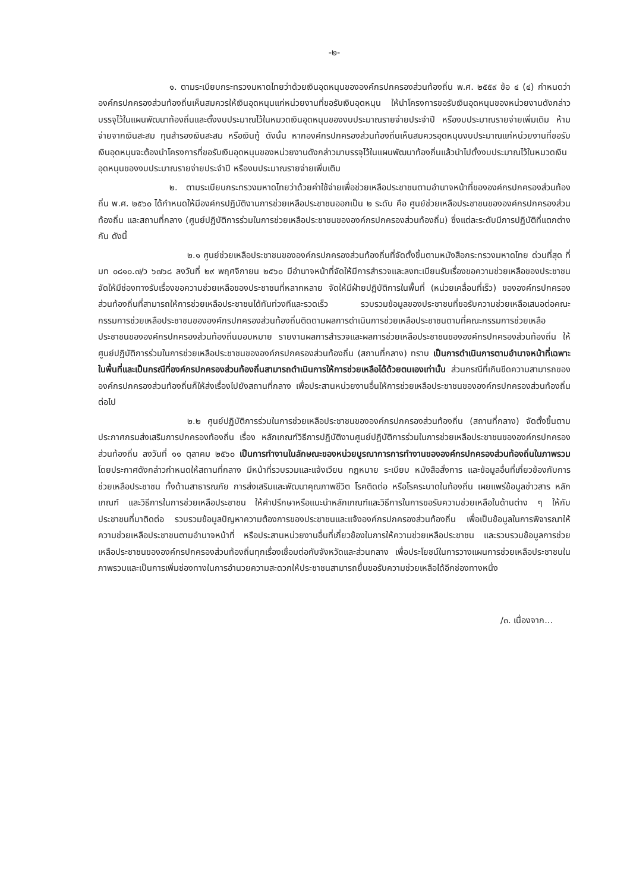-๒-
๑. ตามระเบียบกระทรวงมหาดไทยว่าด้วยเงินอุดหนุนขององค์กรปกครองส่วนท้องถิ่น พ.ศ. ๒๕๕๙ ข้อ ๔ (๔) กำหนดว่า องค์กรปกครองส่วนท้องถิ่นเห็นสมควรให้เงินอุดหนุนแก่หน่วยงานที่ขอรับเงินอุดหนุน ให้นำโครงการขอรับเงินอุดหนุนของหน่วยงานดังกล่าวบรรจุไว้ในแผนพัฒนาท้องถิ่นและตั้งงบประมาณไว้ในหมวดเงินอุดหนุนของงบประมาณรายจ่ายประจำปี หรืองบประมาณรายจ่ายเพิ่มเติม ห้ามจ่ายจากเงินสะสม ทุนสำรองเงินสะสม หรือเงินกู้ ดังนั้น หากองค์กรปกครองส่วนท้องถิ่นเห็นสมควรอุดหนุนงบประมาณแก่หน่วยงานที่ขอรับเงินอุดหนุนจะต้องนำโครงการที่ขอรับเงินอุดหนุนของหน่วยงานดังกล่าวมาบรรจุไว้ในแผนพัฒนาท้องถิ่นแล้วนำไปตั้งงบประมาณไว้ในหมวดเงินอุดหนุนของงบประมาณรายจ่ายประจำปี หรืองบประมาณรายจ่ายเพิ่มเติม
๒. ตามระเบียบกระทรวงมหาดไทยว่าด้วยค่าใช้จ่ายเพื่อช่วยเหลือประชาชนตามอำนาจหน้าที่ขององค์กรปกครองส่วนท้องถิ่น พ.ศ. ๒๕๖๐ ได้กำหนดให้มีองค์กรปฏิบัติงานการช่วยเหลือประชาชนออกเป็น ๒ ระดับ คือ ศูนย์ช่วยเหลือประชาชนขององค์กรปกครองส่วนท้องถิ่น และสถานที่กลาง (ศูนย์ปฏิบัติการร่วมในการช่วยเหลือประชาชนขององค์กรปกครองส่วนท้องถิ่น) ซึ่งแต่ละระดับมีการปฏิบัติที่แตกต่างกัน ดังนี้
๒.๑ ศูนย์ช่วยเหลือประชาชนขององค์กรปกครองส่วนท้องถิ่นที่จัดตั้งขึ้นตามหนังสือกระทรวงมหาดไทย ด่วนที่สุด ที่ มท ๐๘๑๐.๗/ว ๖๗๖๘ ลงวันที่ ๒๙ พฤศจิกายน ๒๕๖๐ มีอำนาจหน้าที่จัดให้มีการสำรวจและลงทะเบียนรับเรื่องขอความช่วยเหลือของประชาชน จัดให้มีช่องทางรับเรื่องขอความช่วยเหลือของประชาชนที่หลากหลาย จัดให้มีฝ่ายปฏิบัติการในพื้นที่ (หน่วยเคลื่อนที่เร็ว) ขององค์กรปกครองส่วนท้องถิ่นที่สามารถให้การช่วยเหลือประชาชนได้ทันท่วงทีและรวดเร็ว รวบรวมข้อมูลของประชาชนที่ขอรับความช่วยเหลือเสนอต่อคณะกรรมการช่วยเหลือประชาชนขององค์กรปกครองส่วนท้องถิ่นติดตามผลการดำเนินการช่วยเหลือประชาชนตามที่คณะกรรมการช่วยเหลือประชาชนขององค์กรปกครองส่วนท้องถิ่นมอบหมาย รายงานผลการสำรวจและผลการช่วยเหลือประชาชนขององค์กรปกครองส่วนท้องถิ่น ให้ศูนย์ปฏิบัติการร่วมในการช่วยเหลือประชาชนขององค์กรปกครองส่วนท้องถิ่น (สถานที่กลาง) ทราบ เป็นการดำเนินการตามอำนาจหน้าที่เฉพาะในพื้นที่และเป็นกรณีที่องค์กรปกครองส่วนท้องถิ่นสามารถดำเนินการให้การช่วยเหลือได้ด้วยตนเองเท่านั้น ส่วนกรณีที่เกินขีดความสามารถขององค์กรปกครองส่วนท้องถิ่นก็ให้ส่งเรื่องไปยังสถานที่กลาง เพื่อประสานหน่วยงานอื่นให้การช่วยเหลือประชาชนขององค์กรปกครองส่วนท้องถิ่นต่อไป
๒.๒ ศูนย์ปฏิบัติการร่วมในการช่วยเหลือประชาชนขององค์กรปกครองส่วนท้องถิ่น (สถานที่กลาง) จัดตั้งขึ้นตามประกาศกรมส่งเสริมการปกครองท้องถิ่น เรื่อง หลักเกณฑ์วิธีการปฏิบัติงานศูนย์ปฏิบัติการร่วมในการช่วยเหลือประชาชนขององค์กรปกครองส่วนท้องถิ่น ลงวันที่ ๑๑ ตุลาคม ๒๕๖๐ เป็นการทำงานในลักษณะของหน่วยบูรณาการการทำงานขององค์กรปกครองส่วนท้องถิ่นในภาพรวม โดยประกาศดังกล่าวกำหนดให้สถานที่กลาง มีหน้าที่รวบรวมและแจ้งเวียน กฎหมาย ระเบียบ หนังสือสั่งการ และข้อมูลอื่นที่เกี่ยวข้องกับการช่วยเหลือประชาชน ทั้งด้านสาธารณภัย การส่งเสริมและพัฒนาคุณภาพชีวิต โรคติดต่อ หรือโรคระบาดในท้องถิ่น เผยแพร่ข้อมูลข่าวสาร หลักเกณฑ์ และวิธีการในการช่วยเหลือประชาชน ให้คำปรึกษาหรือแนะนำหลักเกณฑ์และวิธีการในการขอรับความช่วยเหลือในด้านต่าง ๆ ให้กับประชาชนที่มาติดต่อ รวบรวมข้อมูลปัญหาความต้องการของประชาชนและแจ้งองค์กรปกครองส่วนท้องถิ่น เพื่อเป็นข้อมูลในการพิจารณาให้ความช่วยเหลือประชาชนตามอำนาจหน้าที่ หรือประสานหน่วยงานอื่นที่เกี่ยวข้องในการให้ความช่วยเหลือประชาชน และรวบรวมข้อมูลการช่วยเหลือประชาชนขององค์กรปกครองส่วนท้องถิ่นทุกเรื่องเชื่อมต่อกับจังหวัดและส่วนกลาง เพื่อประโยชน์ในการวางแผนการช่วยเหลือประชาชนในภาพรวมและเป็นการเพิ่มช่องทางในการอำนวยความสะดวกให้ประชาชนสามารถยื่นขอรับความช่วยเหลือได้อีกช่องทางหนึ่ง
/๓. เนื่องจาก...